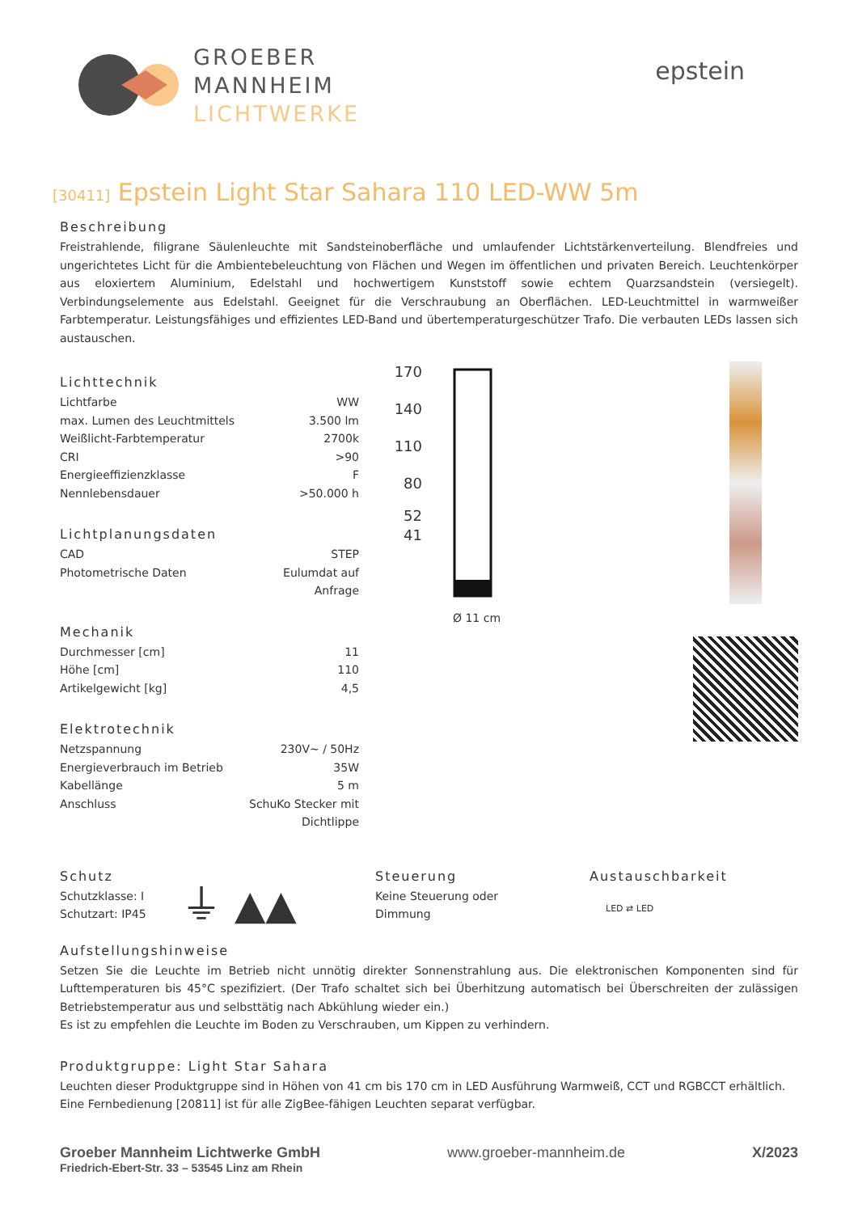GROEBER
MANNHEIM
LICHTWERKE
epstein
[30411] Epstein Light Star Sahara 110 LED-WW 5m
Beschreibung
Freistrahlende, filigrane Säulenleuchte mit Sandsteinoberfläche und umlaufender Lichtstärkenverteilung. Blendfreies und ungerichtetes Licht für die Ambientebeleuchtung von Flächen und Wegen im öffentlichen und privaten Bereich. Leuchtenkörper aus eloxiertem Aluminium, Edelstahl und hochwertigem Kunststoff sowie echtem Quarzsandstein (versiegelt). Verbindungselemente aus Edelstahl. Geeignet für die Verschraubung an Oberflächen. LED-Leuchtmittel in warmweißer Farbtemperatur. Leistungsfähiges und effizientes LED-Band und übertemperaturgeschützer Trafo. Die verbauten LEDs lassen sich austauschen.
Lichttechnik
| Lichtfarbe | WW |
| max. Lumen des Leuchtmittels | 3.500 lm |
| Weißlicht-Farbtemperatur | 2700k |
| CRI | >90 |
| Energieeffizienzklasse | F |
| Nennlebensdauer | >50.000 h |
Lichtplanungsdaten
| CAD | STEP |
| Photometrische Daten | Eulumdat auf Anfrage |
Mechanik
| Durchmesser [cm] | 11 |
| Höhe [cm] | 110 |
| Artikelgewicht [kg] | 4,5 |
Elektrotechnik
| Netzspannung | 230V~ / 50Hz |
| Energieverbrauch im Betrieb | 35W |
| Kabellänge | 5 m |
| Anschluss | SchuKo Stecker mit Dichtlippe |
170
140
110
80
52
41
Ø 11 cm
Schutz
Schutzklasse: I
Schutzart: IP45
⏚ ▲▲
Steuerung
Keine Steuerung oder
Dimmung
Austauschbarkeit
LED ⇄ LED
Aufstellungshinweise
Setzen Sie die Leuchte im Betrieb nicht unnötig direkter Sonnenstrahlung aus. Die elektronischen Komponenten sind für Lufttemperaturen bis 45°C spezifiziert. (Der Trafo schaltet sich bei Überhitzung automatisch bei Überschreiten der zulässigen Betriebstemperatur aus und selbsttätig nach Abkühlung wieder ein.)
Es ist zu empfehlen die Leuchte im Boden zu Verschrauben, um Kippen zu verhindern.
Produktgruppe: Light Star Sahara
Leuchten dieser Produktgruppe sind in Höhen von 41 cm bis 170 cm in LED Ausführung Warmweiß, CCT und RGBCCT erhältlich.
Eine Fernbedienung [20811] ist für alle ZigBee-fähigen Leuchten separat verfügbar.
Groeber Mannheim Lichtwerke GmbH
Friedrich-Ebert-Str. 33 – 53545 Linz am Rhein
www.groeber-mannheim.de X/2023